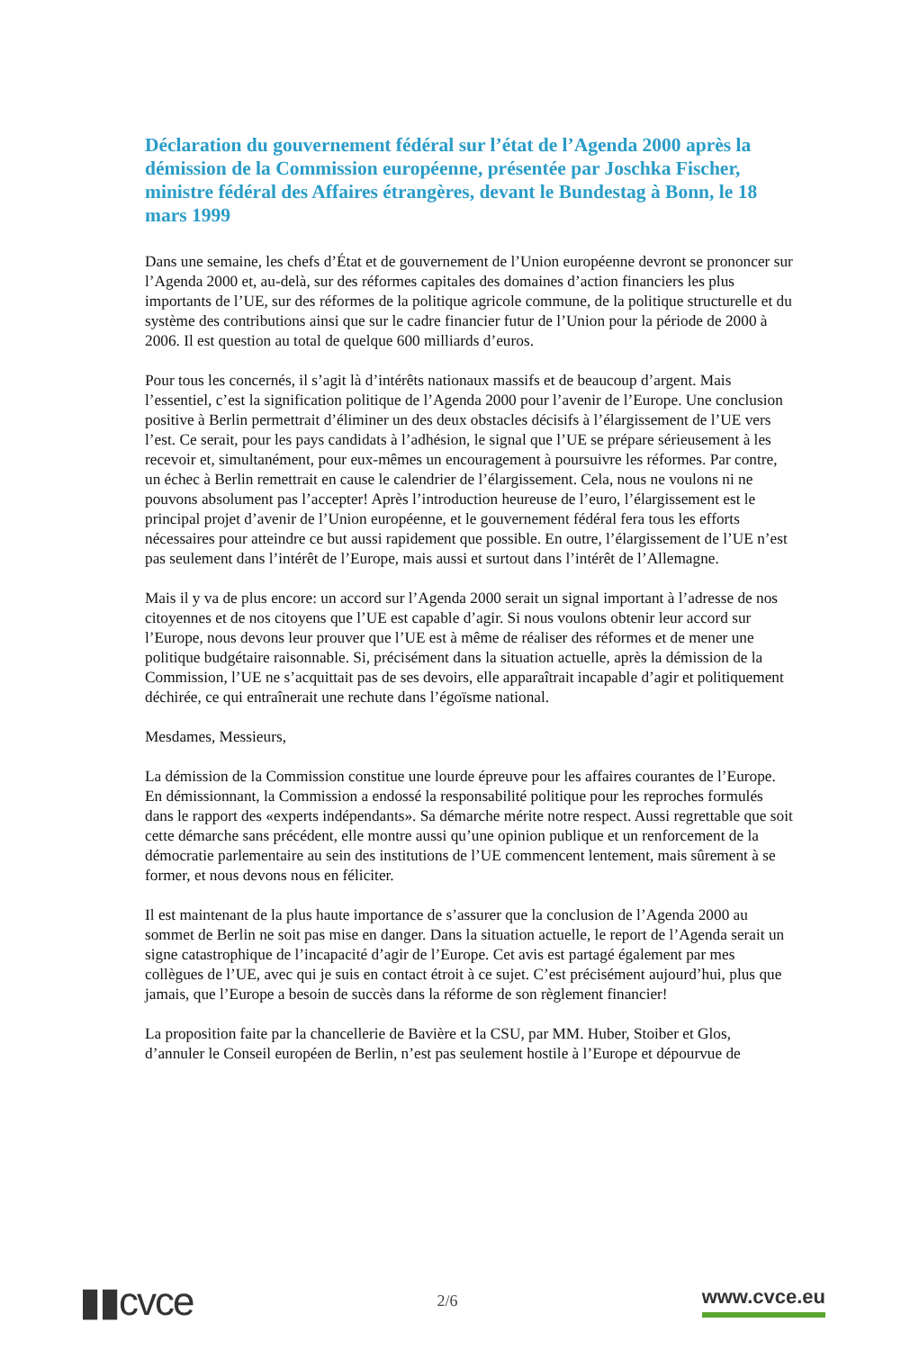Déclaration du gouvernement fédéral sur l’état de l’Agenda 2000 après la démission de la Commission européenne, présentée par Joschka Fischer, ministre fédéral des Affaires étrangères, devant le Bundestag à Bonn, le 18 mars 1999
Dans une semaine, les chefs d’État et de gouvernement de l’Union européenne devront se prononcer sur l’Agenda 2000 et, au-delà, sur des réformes capitales des domaines d’action financiers les plus importants de l’UE, sur des réformes de la politique agricole commune, de la politique structurelle et du système des contributions ainsi que sur le cadre financier futur de l’Union pour la période de 2000 à 2006. Il est question au total de quelque 600 milliards d’euros.
Pour tous les concernés, il s’agit là d’intérêts nationaux massifs et de beaucoup d’argent. Mais l’essentiel, c’est la signification politique de l’Agenda 2000 pour l’avenir de l’Europe. Une conclusion positive à Berlin permettrait d’éliminer un des deux obstacles décisifs à l’élargissement de l’UE vers l’est. Ce serait, pour les pays candidats à l’adhésion, le signal que l’UE se prépare sérieusement à les recevoir et, simultanément, pour eux-mêmes un encouragement à poursuivre les réformes. Par contre, un échec à Berlin remettrait en cause le calendrier de l’élargissement. Cela, nous ne voulons ni ne pouvons absolument pas l’accepter! Après l’introduction heureuse de l’euro, l’élargissement est le principal projet d’avenir de l’Union européenne, et le gouvernement fédéral fera tous les efforts nécessaires pour atteindre ce but aussi rapidement que possible. En outre, l’élargissement de l’UE n’est pas seulement dans l’intérêt de l’Europe, mais aussi et surtout dans l’intérêt de l’Allemagne.
Mais il y va de plus encore: un accord sur l’Agenda 2000 serait un signal important à l’adresse de nos citoyennes et de nos citoyens que l’UE est capable d’agir. Si nous voulons obtenir leur accord sur l’Europe, nous devons leur prouver que l’UE est à même de réaliser des réformes et de mener une politique budgétaire raisonnable. Si, précisément dans la situation actuelle, après la démission de la Commission, l’UE ne s’acquittait pas de ses devoirs, elle apparaîtrait incapable d’agir et politiquement déchirée, ce qui entraînerait une rechute dans l’égoïsme national.
Mesdames, Messieurs,
La démission de la Commission constitue une lourde épreuve pour les affaires courantes de l’Europe. En démissionnant, la Commission a endossé la responsabilité politique pour les reproches formulés dans le rapport des «experts indépendants». Sa démarche mérite notre respect. Aussi regrettable que soit cette démarche sans précédent, elle montre aussi qu’une opinion publique et un renforcement de la démocratie parlementaire au sein des institutions de l’UE commencent lentement, mais sûrement à se former, et nous devons nous en féliciter.
Il est maintenant de la plus haute importance de s’assurer que la conclusion de l’Agenda 2000 au sommet de Berlin ne soit pas mise en danger. Dans la situation actuelle, le report de l’Agenda serait un signe catastrophique de l’incapacité d’agir de l’Europe. Cet avis est partagé également par mes collègues de l’UE, avec qui je suis en contact étroit à ce sujet. C’est précisément aujourd’hui, plus que jamais, que l’Europe a besoin de succès dans la réforme de son règlement financier!
La proposition faite par la chancellerie de Bavière et la CSU, par MM. Huber, Stoiber et Glos, d’annuler le Conseil européen de Berlin, n’est pas seulement hostile à l’Europe et dépourvue de
▮▮cvce
2/6
www.cvce.eu